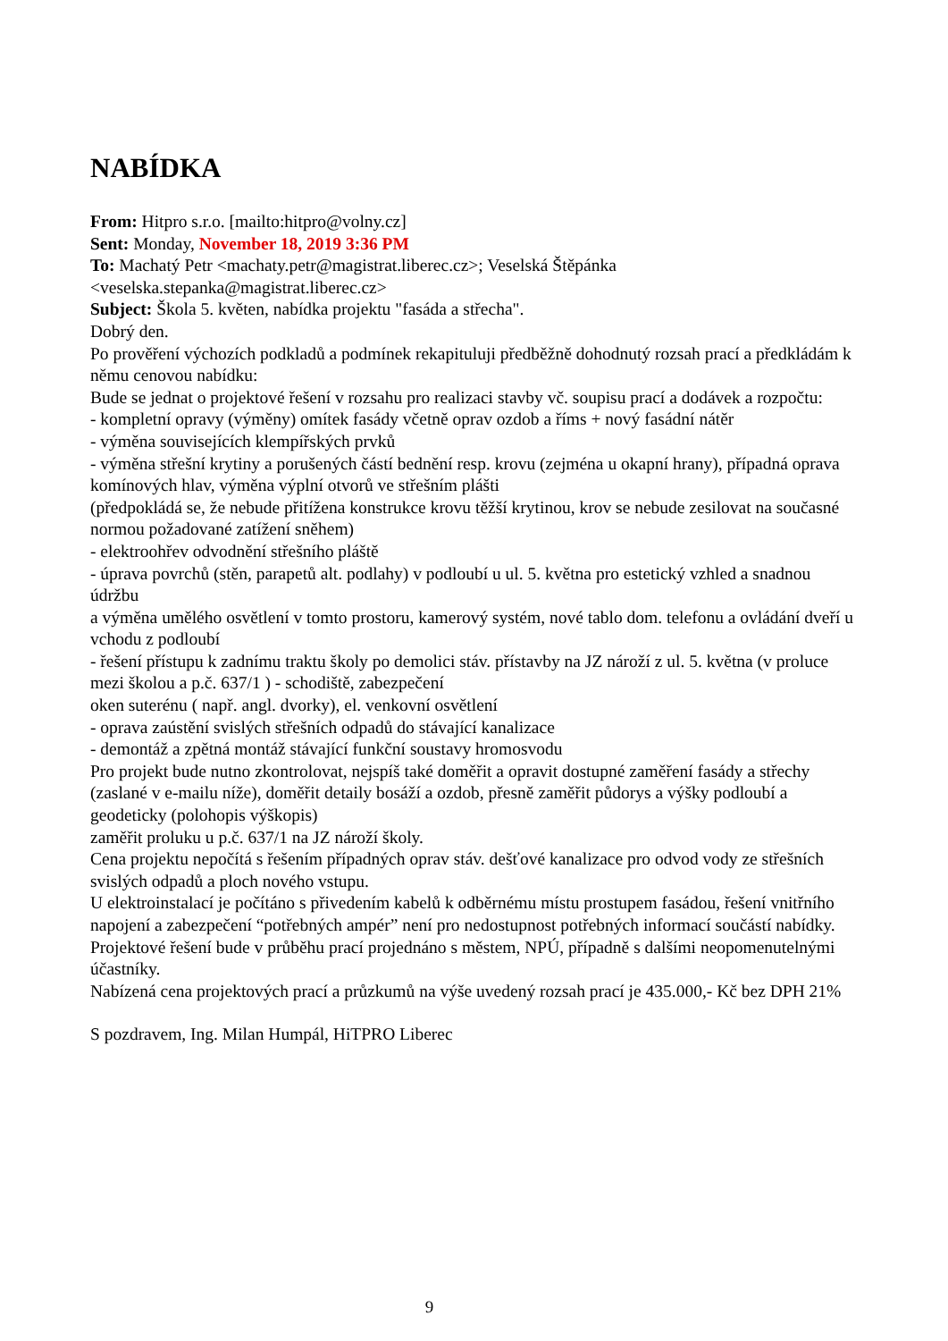NABÍDKA
From: Hitpro s.r.o. [mailto:hitpro@volny.cz]
Sent: Monday, November 18, 2019 3:36 PM
To: Machatý Petr <machaty.petr@magistrat.liberec.cz>; Veselská Štěpánka <veselska.stepanka@magistrat.liberec.cz>
Subject: Škola 5. květen, nabídka projektu "fasáda a střecha".
Dobrý den.
Po prověření výchozích podkladů a podmínek rekapituluji předběžně dohodnutý rozsah prací a předkládám k němu cenovou nabídku:
Bude se jednat o projektové řešení v rozsahu pro realizaci stavby vč. soupisu prací a dodávek a rozpočtu:
- kompletní opravy (výměny) omítek fasády včetně oprav ozdob a říms + nový fasádní nátěr
- výměna souvisejících klempířských prvků
- výměna střešní krytiny a porušených částí bednění resp. krovu (zejména u okapní hrany), případná oprava komínových hlav, výměna výplní otvorů ve střešním plášti
(předpokládá se, že nebude přitížena konstrukce krovu těžší krytinou, krov se nebude zesilovat na současné normou požadované zatížení sněhem)
- elektroohřev odvodnění střešního pláště
- úprava povrchů (stěn, parapetů alt. podlahy) v podloubí u ul. 5. května pro estetický vzhled a snadnou údržbu
a výměna umělého osvětlení v tomto prostoru, kamerový systém, nové tablo dom. telefonu a ovládání dveří u vchodu z podloubí
- řešení přístupu k zadnímu traktu školy po demolici stáv. přístavby na JZ nároží z ul. 5. května (v proluce mezi školou a p.č. 637/1 ) - schodiště, zabezpečení
oken suterénu ( např. angl. dvorky), el. venkovní osvětlení
- oprava zaústění svislých střešních odpadů do stávající kanalizace
- demontáž a zpětná montáž stávající funkční soustavy hromosvodu
Pro projekt bude nutno zkontrolovat, nejspíš také doměřit a opravit dostupné zaměření fasády a střechy (zaslané v e-mailu níže), doměřit detaily bosáží a ozdob, přesně zaměřit půdorys a výšky podloubí a geodeticky (polohopis výškopis)
zaměřit proluku u p.č. 637/1 na JZ nároží školy.
Cena projektu nepočítá s řešením případných oprav stáv. dešťové kanalizace pro odvod vody ze střešních svislých odpadů a ploch nového vstupu.
U elektroinstalací je počítáno s přivedením kabelů k odběrnému místu prostupem fasádou, řešení vnitřního napojení a zabezpečení “potřebných ampér” není pro nedostupnost potřebných informací součástí nabídky.
Projektové řešení bude v průběhu prací projednáno s městem, NPÚ, případně s dalšími neopomenutelnými účastníky.
Nabízená cena projektových prací a průzkumů na výše uvedený rozsah prací je 435.000,- Kč bez DPH 21%
S pozdravem, Ing. Milan Humpál, HiTPRO Liberec
9